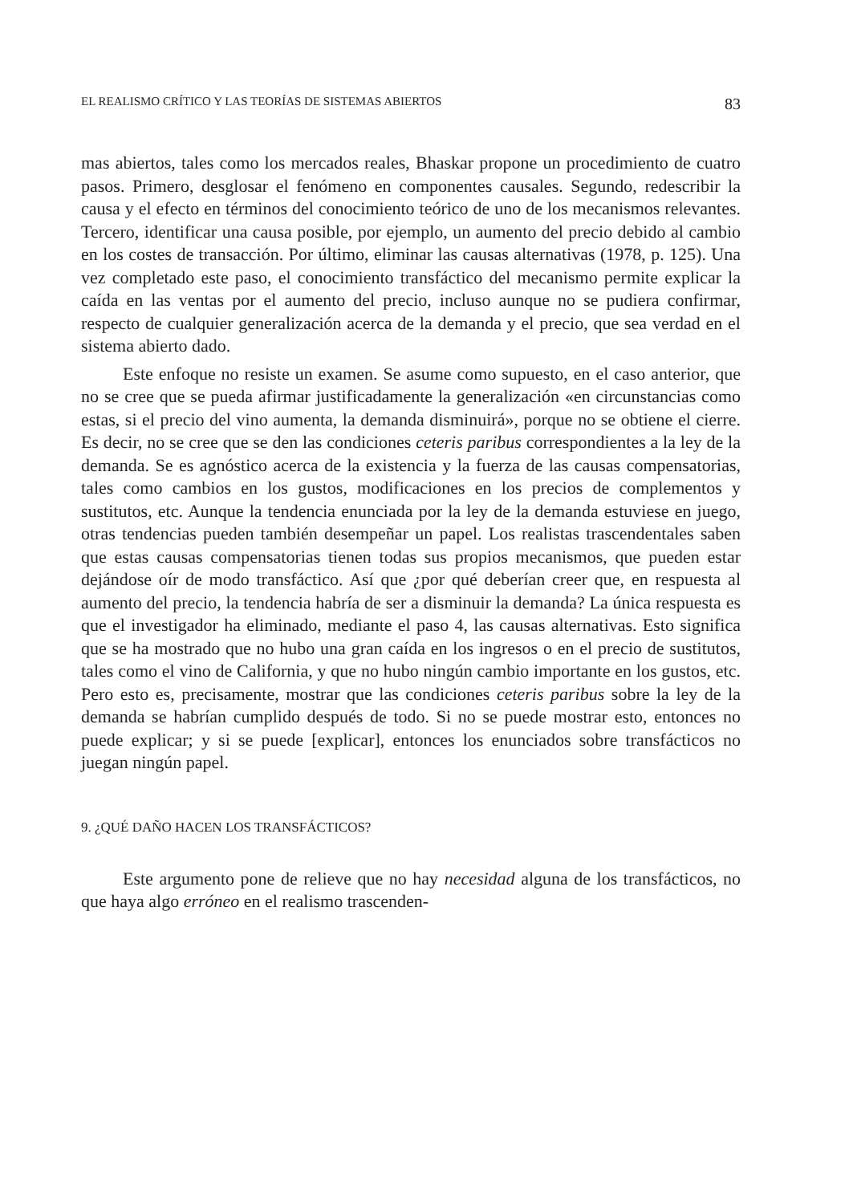EL REALISMO CRÍTICO Y LAS TEORÍAS DE SISTEMAS ABIERTOS 83
mas abiertos, tales como los mercados reales, Bhaskar propone un procedimiento de cuatro pasos. Primero, desglosar el fenómeno en componentes causales. Segundo, redescribir la causa y el efecto en términos del conocimiento teórico de uno de los mecanismos relevantes. Tercero, identificar una causa posible, por ejemplo, un aumento del precio debido al cambio en los costes de transacción. Por último, eliminar las causas alternativas (1978, p. 125). Una vez completado este paso, el conocimiento transfáctico del mecanismo permite explicar la caída en las ventas por el aumento del precio, incluso aunque no se pudiera confirmar, respecto de cualquier generalización acerca de la demanda y el precio, que sea verdad en el sistema abierto dado.
Este enfoque no resiste un examen. Se asume como supuesto, en el caso anterior, que no se cree que se pueda afirmar justificadamente la generalización «en circunstancias como estas, si el precio del vino aumenta, la demanda disminuirá», porque no se obtiene el cierre. Es decir, no se cree que se den las condiciones ceteris paribus correspondientes a la ley de la demanda. Se es agnóstico acerca de la existencia y la fuerza de las causas compensatorias, tales como cambios en los gustos, modificaciones en los precios de complementos y sustitutos, etc. Aunque la tendencia enunciada por la ley de la demanda estuviese en juego, otras tendencias pueden también desempeñar un papel. Los realistas trascendentales saben que estas causas compensatorias tienen todas sus propios mecanismos, que pueden estar dejándose oír de modo transfáctico. Así que ¿por qué deberían creer que, en respuesta al aumento del precio, la tendencia habría de ser a disminuir la demanda? La única respuesta es que el investigador ha eliminado, mediante el paso 4, las causas alternativas. Esto significa que se ha mostrado que no hubo una gran caída en los ingresos o en el precio de sustitutos, tales como el vino de California, y que no hubo ningún cambio importante en los gustos, etc. Pero esto es, precisamente, mostrar que las condiciones ceteris paribus sobre la ley de la demanda se habrían cumplido después de todo. Si no se puede mostrar esto, entonces no puede explicar; y si se puede [explicar], entonces los enunciados sobre transfácticos no juegan ningún papel.
9. ¿QUÉ DAÑO HACEN LOS TRANSFÁCTICOS?
Este argumento pone de relieve que no hay necesidad alguna de los transfácticos, no que haya algo erróneo en el realismo trascenden-